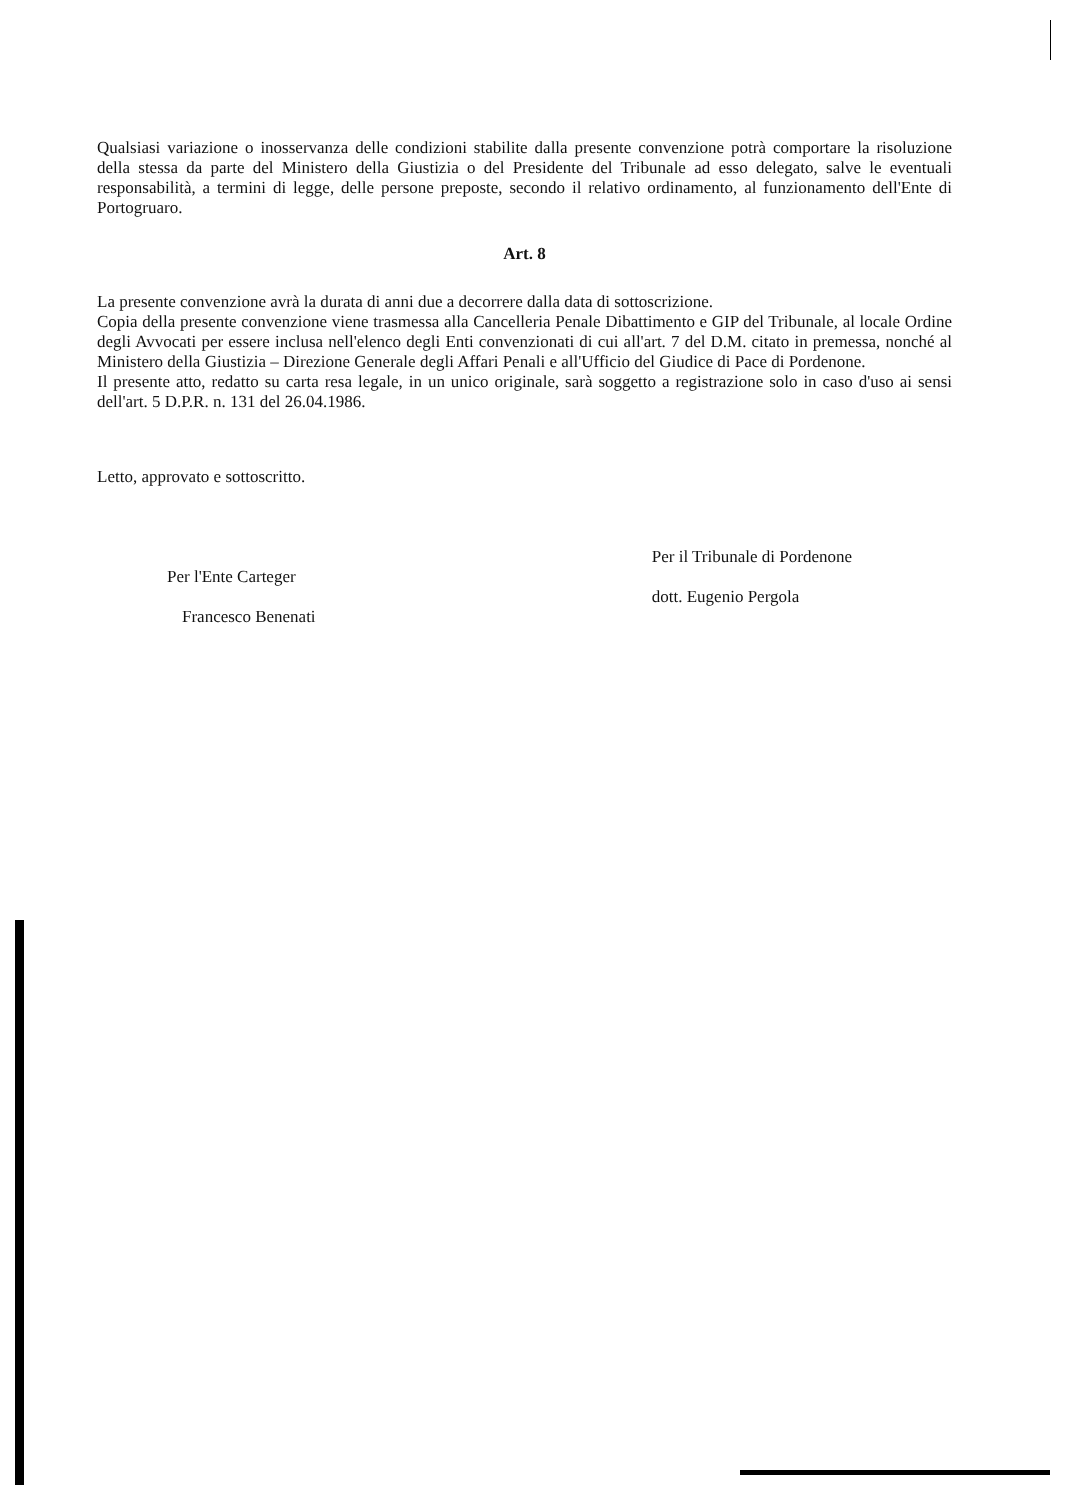Qualsiasi variazione o inosservanza delle condizioni stabilite dalla presente convenzione potrà comportare la risoluzione della stessa da parte del Ministero della Giustizia o del Presidente del Tribunale ad esso delegato, salve le eventuali responsabilità, a termini di legge, delle persone preposte, secondo il relativo ordinamento, al funzionamento dell'Ente di Portogruaro.
Art. 8
La presente convenzione avrà la durata di anni due a decorrere dalla data di sottoscrizione.
Copia della presente convenzione viene trasmessa alla Cancelleria Penale Dibattimento e GIP del Tribunale, al locale Ordine degli Avvocati per essere inclusa nell'elenco degli Enti convenzionati di cui all'art. 7 del D.M. citato in premessa, nonché al Ministero della Giustizia – Direzione Generale degli Affari Penali e all'Ufficio del Giudice di Pace di Pordenone.
Il presente atto, redatto su carta resa legale, in un unico originale, sarà soggetto a registrazione solo in caso d'uso ai sensi dell'art. 5 D.P.R. n. 131 del 26.04.1986.
Letto, approvato e sottoscritto.
Per l'Ente Carteger
Francesco Benenati
Per il Tribunale di Pordenone
dott. Eugenio Pergola